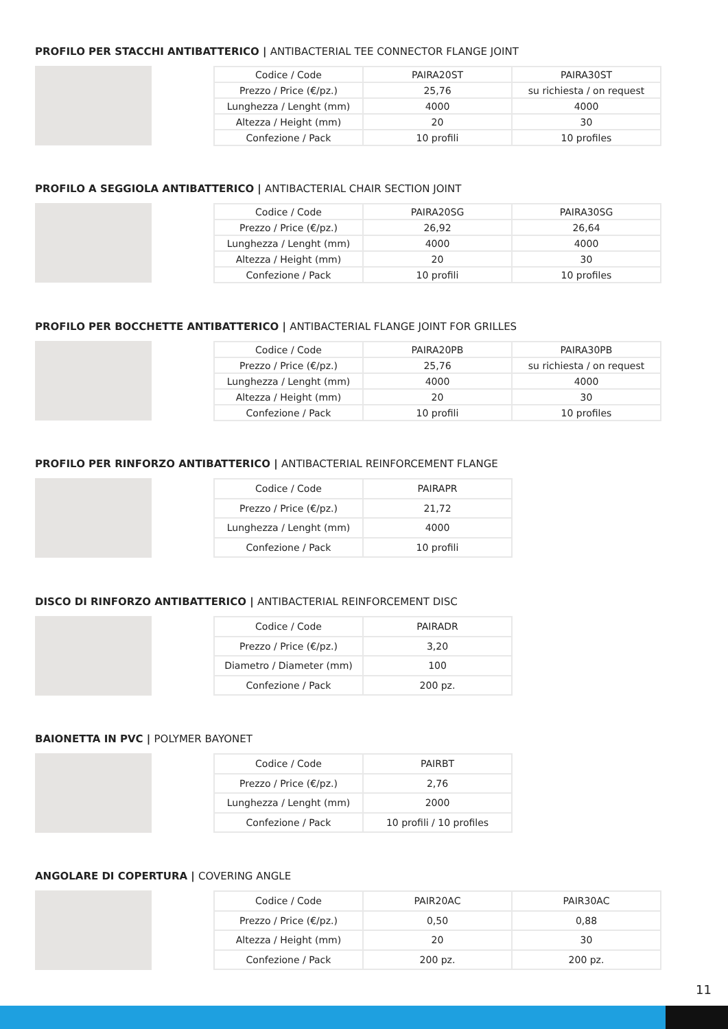PROFILO PER STACCHI ANTIBATTERICO | ANTIBACTERIAL TEE CONNECTOR FLANGE JOINT
| Codice / Code | PAIRA20ST | PAIRA30ST |
| Prezzo / Price (€/pz.) | 25,76 | su richiesta / on request |
| Lunghezza / Lenght (mm) | 4000 | 4000 |
| Altezza / Height (mm) | 20 | 30 |
| Confezione / Pack | 10 profili | 10 profiles |
PROFILO A SEGGIOLA ANTIBATTERICO | ANTIBACTERIAL CHAIR SECTION JOINT
| Codice / Code | PAIRA20SG | PAIRA30SG |
| Prezzo / Price (€/pz.) | 26,92 | 26,64 |
| Lunghezza / Lenght (mm) | 4000 | 4000 |
| Altezza / Height (mm) | 20 | 30 |
| Confezione / Pack | 10 profili | 10 profiles |
PROFILO PER BOCCHETTE ANTIBATTERICO | ANTIBACTERIAL FLANGE JOINT FOR GRILLES
| Codice / Code | PAIRA20PB | PAIRA30PB |
| Prezzo / Price (€/pz.) | 25,76 | su richiesta / on request |
| Lunghezza / Lenght (mm) | 4000 | 4000 |
| Altezza / Height (mm) | 20 | 30 |
| Confezione / Pack | 10 profili | 10 profiles |
PROFILO PER RINFORZO ANTIBATTERICO | ANTIBACTERIAL REINFORCEMENT FLANGE
| Codice / Code | PAIRAPR |
| Prezzo / Price (€/pz.) | 21,72 |
| Lunghezza / Lenght (mm) | 4000 |
| Confezione / Pack | 10 profili |
DISCO DI RINFORZO ANTIBATTERICO | ANTIBACTERIAL REINFORCEMENT DISC
| Codice / Code | PAIRADR |
| Prezzo / Price (€/pz.) | 3,20 |
| Diametro / Diameter (mm) | 100 |
| Confezione / Pack | 200 pz. |
BAIONETTA IN PVC | POLYMER BAYONET
| Codice / Code | PAIRBT |
| Prezzo / Price (€/pz.) | 2,76 |
| Lunghezza / Lenght (mm) | 2000 |
| Confezione / Pack | 10 profili / 10 profiles |
ANGOLARE DI COPERTURA | COVERING ANGLE
| Codice / Code | PAIR20AC | PAIR30AC |
| Prezzo / Price (€/pz.) | 0,50 | 0,88 |
| Altezza / Height (mm) | 20 | 30 |
| Confezione / Pack | 200 pz. | 200 pz. |
11